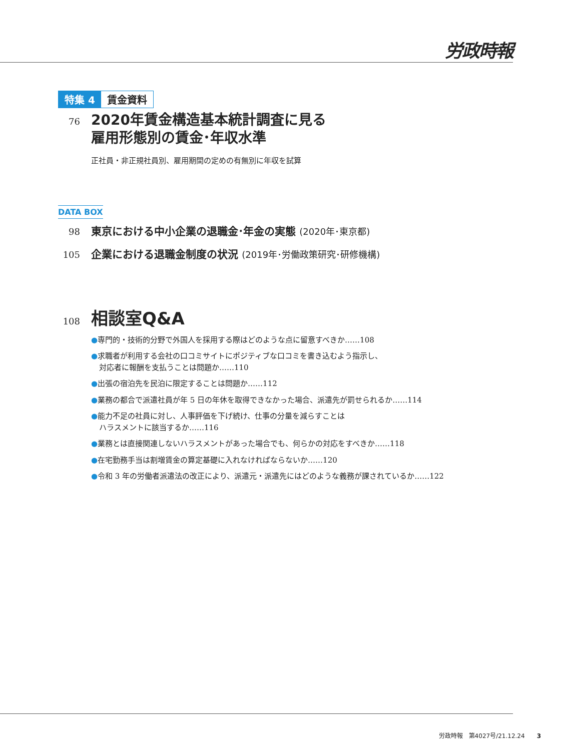労政時報
特集 4 賃金資料
76
2020年賃金構造基本統計調査に見る
雇用形態別の賃金･年収水準
正社員・非正規社員別、雇用期間の定めの有無別に年収を試算
DATA BOX
98
東京における中小企業の退職金･年金の実態 (2020年･東京都)
105
企業における退職金制度の状況 (2019年･労働政策研究･研修機構)
108
相談室Q&A
●専門的・技術的分野で外国人を採用する際はどのような点に留意すべきか……108
●求職者が利用する会社の口コミサイトにポジティブな口コミを書き込むよう指示し、
対応者に報酬を支払うことは問題か……110
●出張の宿泊先を民泊に限定することは問題か……112
●業務の都合で派遣社員が年 5 日の年休を取得できなかった場合、派遣先が罰せられるか……114
●能力不足の社員に対し、人事評価を下げ続け、仕事の分量を減らすことは
ハラスメントに該当するか……116
●業務とは直接関連しないハラスメントがあった場合でも、何らかの対応をすべきか……118
●在宅勤務手当は割増賃金の算定基礎に入れなければならないか……120
●令和 3 年の労働者派遣法の改正により、派遣元・派遣先にはどのような義務が課されているか……122
労政時報　第4027号/21.12.24　　3